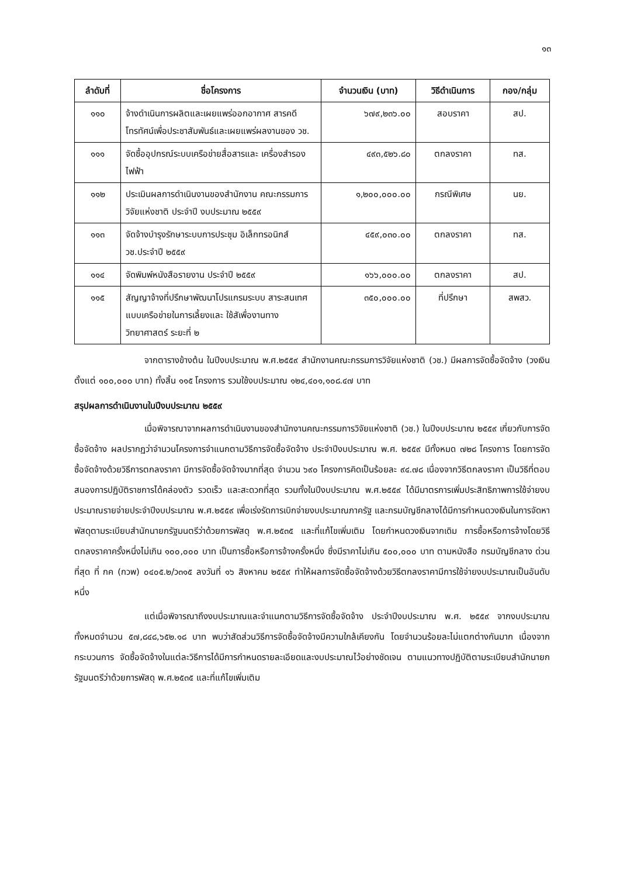๑๓
| ลำดับที่ | ชื่อโครงการ | จำนวนเงิน (บาท) | วิธีดำเนินการ | กอง/กลุ่ม |
| --- | --- | --- | --- | --- |
| ๑๑๐ | จ้างดำเนินการผลิตและเผยแพร่ออกอากาศ สารคดีโทรทัศน์เพื่อประชาสัมพันธ์และเผยแพร่ผลงานของ วช. | ๖๗๙,๒๓๖.๐๐ | สอบราคา | สป. |
| ๑๑๑ | จัดซื้ออุปกรณ์ระบบเครือข่ายสื่อสารและ เครื่องสำรองไฟฟ้า | ๔๙๓,๕๒๖.๘๐ | ตกลงราคา | ทส. |
| ๑๑๒ | ประเมินผลการดำเนินงานของสำนักงาน คณะกรรมการวิจัยแห่งชาติ ประจำปี งบประมาณ ๒๕๕๙ | ๑,๒๐๐,๐๐๐.๐๐ | กรณีพิเศษ | นย. |
| ๑๑๓ | จัดจ้างบำรุงรักษาระบบการประชุม อิเล็กทรอนิกส์ วช.ประจำปี ๒๕๕๙ | ๔๕๙,๐๓๐.๐๐ | ตกลงราคา | ทส. |
| ๑๑๔ | จัดพิมพ์หนังสือรายงาน ประจำปี ๒๕๕๙ | ๑๖๖,๐๐๐.๐๐ | ตกลงราคา | สป. |
| ๑๑๕ | สัญญาจ้างที่ปรึกษาพัฒนาโปรแกรมระบบ สาระสนเทศแบบเครือข่ายในการเลี้ยงและ ใช้สัเพื่องานทางวิทยาศาสตร์ ระยะที่ ๒ | ๓๕๐,๐๐๐.๐๐ | ที่ปรึกษา | สพสว. |
จากตารางข้างต้น ในปีงบประมาณ พ.ศ.๒๕๕๙ สำนักงานคณะกรรมการวิจัยแห่งชาติ (วช.) มีผลการจัดซื้อจัดจ้าง (วงเงินตั้งแต่ ๑๐๐,๐๐๐ บาท) ทั้งสิ้น ๑๑๕ โครงการ รวมใช้งบประมาณ ๑๒๔,๔๐๑,๑๐๘.๔๗ บาท
สรุปผลการดำเนินงานในปีงบประมาณ ๒๕๕๙
เมื่อพิจารณาจากผลการดำเนินงานของสำนักงานคณะกรรมการวิจัยแห่งชาติ (วช.) ในปีงบประมาณ ๒๕๕๙ เกี่ยวกับการจัดซื้อจัดจ้าง ผลปรากฏว่าจำนวนโครงการจำแนกตามวิธีการจัดซื้อจัดจ้าง ประจำปีงบประมาณ พ.ศ. ๒๕๕๙ มีทั้งหมด ๗๒๘ โครงการ โดยการจัดซื้อจัดจ้างด้วยวิธีการตกลงราคา มีการจัดซื้อจัดจ้างมากที่สุด จำนวน ๖๙๐ โครงการคิดเป็นร้อยละ ๙๔.๗๘ เนื่องจากวิธีตกลงราคา เป็นวิธีที่ตอบสนองการปฏิบัติราชการได้คล่องตัว รวดเร็ว และสะดวกที่สุด รวมทั้งในปีงบประมาณ พ.ศ.๒๕๕๙ ได้มีมาตรการเพิ่มประสิทธิภาพการใช้จ่ายงบประมาณรายจ่ายประจำปีงบประมาณ พ.ศ.๒๕๕๙ เพื่อเร่งรัดการเบิกจ่ายงบประมาณภาครัฐ และกรมบัญชีกลางได้มีการกำหนดวงเงินในการจัดหาพัสดุตามระเบียบสำนักนายกรัฐมนตรีว่าด้วยการพัสดุ พ.ศ.๒๕๓๕ และที่แก้ไขเพิ่มเติม โดยกำหนดวงเงินจากเดิม การซื้อหรือการจ้างโดยวิธีตกลงราคาครั้งหนึ่งไม่เกิน ๑๐๐,๐๐๐ บาท เป็นการซื้อหรือการจ้างครั้งหนึ่ง ซึ่งมีราคาไม่เกิน ๕๐๐,๐๐๐ บาท ตามหนังสือ กรมบัญชีกลาง ด่วนที่สุด ที่ กค (กวพ) ๐๔๐๕.๒/ว๓๑๕ ลงวันที่ ๑๖ สิงหาคม ๒๕๕๙ ทำให้ผลการจัดซื้อจัดจ้างด้วยวิธีตกลงราคามีการใช้จ่ายงบประมาณเป็นอันดับหนึ่ง
แต่เมื่อพิจารณาถึงงบประมาณและจำแนกตามวิธีการจัดซื้อจัดจ้าง ประจำปีงบประมาณ พ.ศ. ๒๕๕๙ จากงบประมาณทั้งหมดจำนวน ๕๗,๘๔๘,๖๕๒.๑๘ บาท พบว่าสัดส่วนวิธีการจัดซื้อจัดจ้างมีความใกล้เคียงกัน โดยจำนวนร้อยละไม่แตกต่างกันมาก เนื่องจากกระบวนการ จัดซื้อจัดจ้างในแต่ละวิธีการได้มีการกำหนดรายละเอียดและงบประมาณไว้อย่างชัดเจน ตามแนวทางปฏิบัติตามระเบียบสำนักนายกรัฐมนตรีว่าด้วยการพัสดุ พ.ศ.๒๕๓๕ และที่แก้ไขเพิ่มเติม